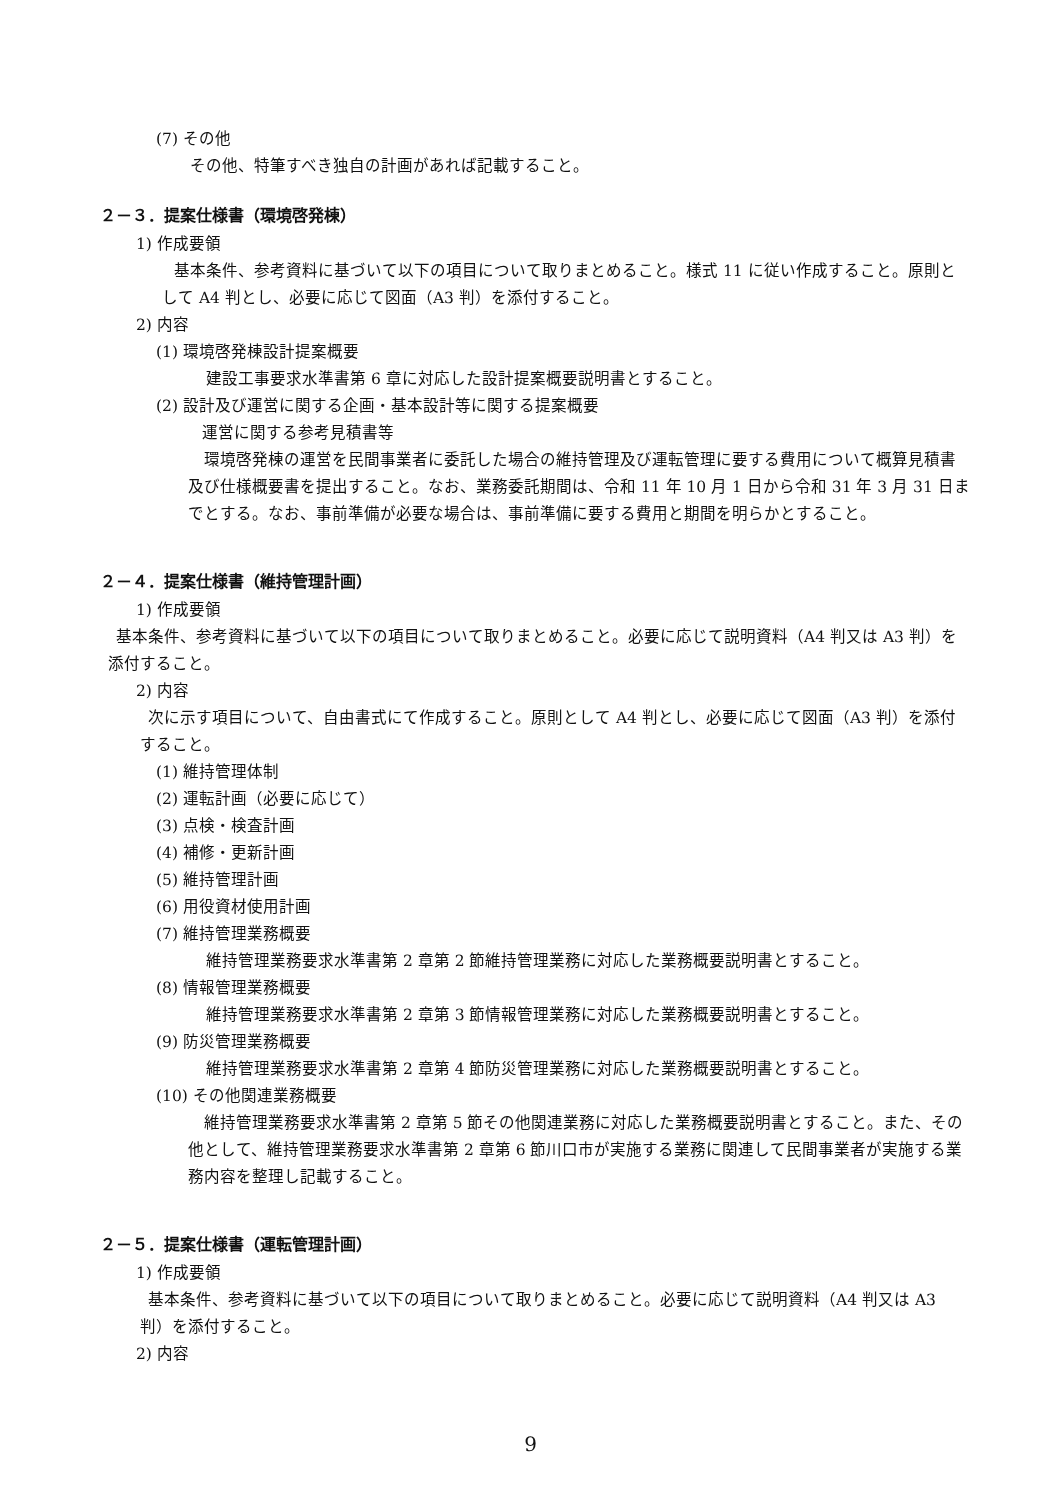(7) その他
その他、特筆すべき独自の計画があれば記載すること。
２－３．提案仕様書（環境啓発棟）
1) 作成要領
基本条件、参考資料に基づいて以下の項目について取りまとめること。様式 11 に従い作成すること。原則として A4 判とし、必要に応じて図面（A3 判）を添付すること。
2) 内容
(1) 環境啓発棟設計提案概要
建設工事要求水準書第 6 章に対応した設計提案概要説明書とすること。
(2) 設計及び運営に関する企画・基本設計等に関する提案概要
運営に関する参考見積書等
環境啓発棟の運営を民間事業者に委託した場合の維持管理及び運転管理に要する費用について概算見積書及び仕様概要書を提出すること。なお、業務委託期間は、令和 11 年 10 月 1 日から令和 31 年 3 月 31 日までとする。なお、事前準備が必要な場合は、事前準備に要する費用と期間を明らかとすること。
２－４．提案仕様書（維持管理計画）
1) 作成要領
基本条件、参考資料に基づいて以下の項目について取りまとめること。必要に応じて説明資料（A4 判又は A3 判）を添付すること。
2) 内容
次に示す項目について、自由書式にて作成すること。原則として A4 判とし、必要に応じて図面（A3 判）を添付すること。
(1) 維持管理体制
(2) 運転計画（必要に応じて）
(3) 点検・検査計画
(4) 補修・更新計画
(5) 維持管理計画
(6) 用役資材使用計画
(7) 維持管理業務概要
維持管理業務要求水準書第 2 章第 2 節維持管理業務に対応した業務概要説明書とすること。
(8) 情報管理業務概要
維持管理業務要求水準書第 2 章第 3 節情報管理業務に対応した業務概要説明書とすること。
(9) 防災管理業務概要
維持管理業務要求水準書第 2 章第 4 節防災管理業務に対応した業務概要説明書とすること。
(10) その他関連業務概要
維持管理業務要求水準書第 2 章第 5 節その他関連業務に対応した業務概要説明書とすること。また、その他として、維持管理業務要求水準書第 2 章第 6 節川口市が実施する業務に関連して民間事業者が実施する業務内容を整理し記載すること。
２－５．提案仕様書（運転管理計画）
1) 作成要領
基本条件、参考資料に基づいて以下の項目について取りまとめること。必要に応じて説明資料（A4 判又は A3 判）を添付すること。
2) 内容
9